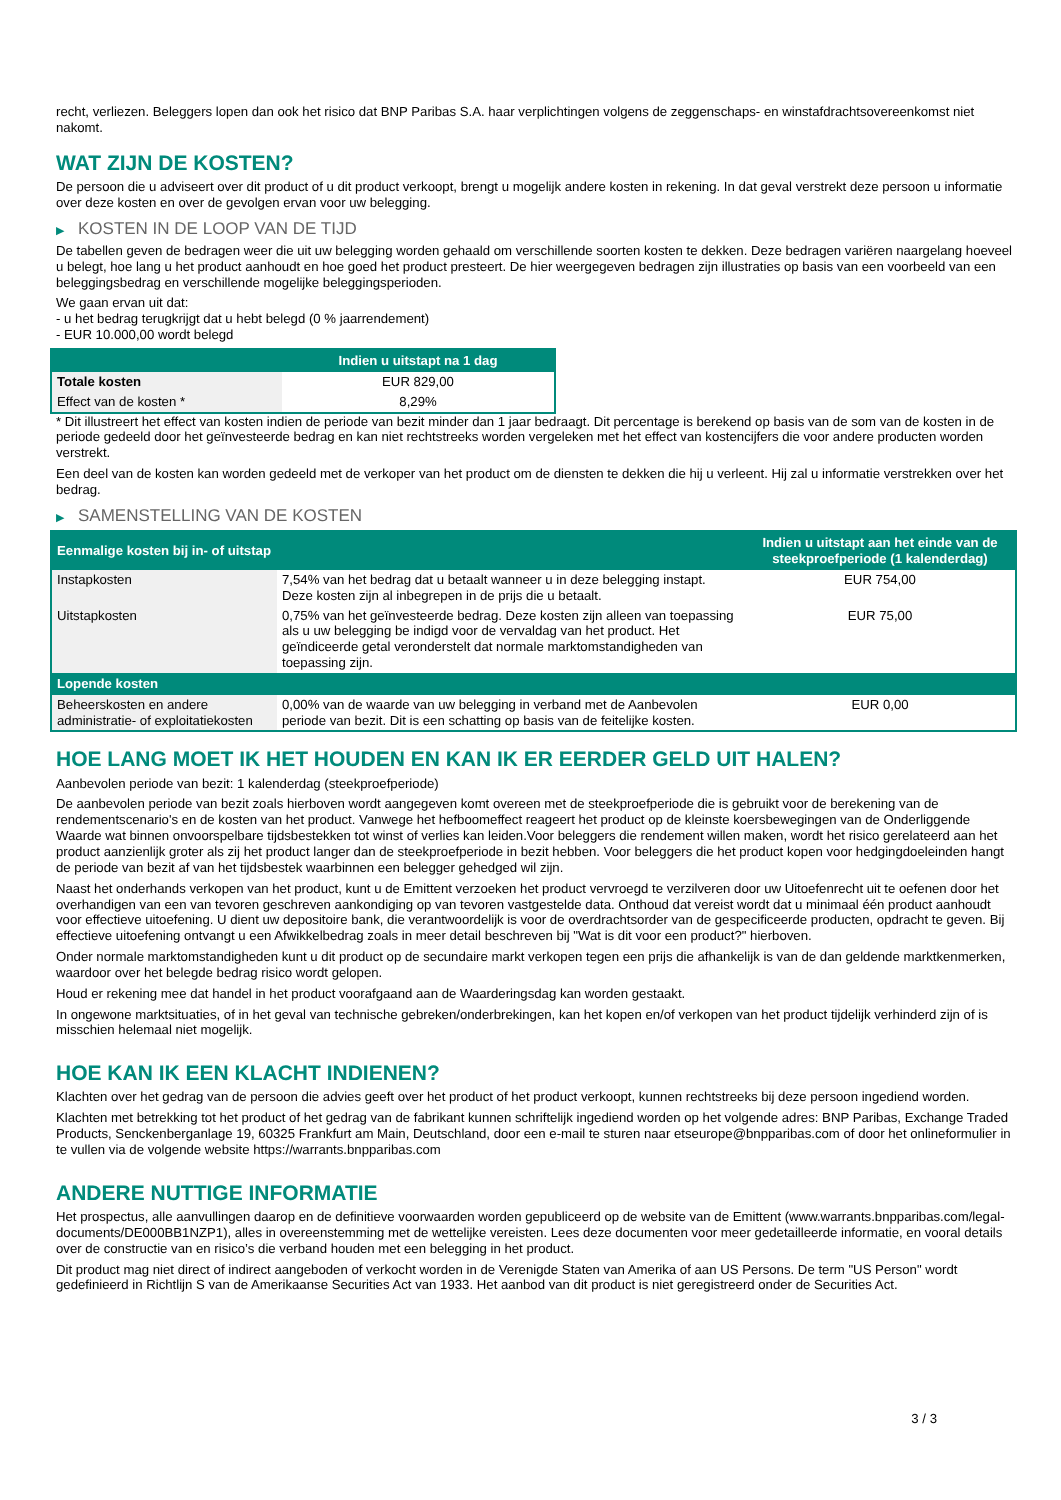recht, verliezen. Beleggers lopen dan ook het risico dat BNP Paribas S.A. haar verplichtingen volgens de zeggenschaps- en winstafdrachtsovereenkomst niet nakomt.
WAT ZIJN DE KOSTEN?
De persoon die u adviseert over dit product of u dit product verkoopt, brengt u mogelijk andere kosten in rekening. In dat geval verstrekt deze persoon u informatie over deze kosten en over de gevolgen ervan voor uw belegging.
▶ KOSTEN IN DE LOOP VAN DE TIJD
De tabellen geven de bedragen weer die uit uw belegging worden gehaald om verschillende soorten kosten te dekken. Deze bedragen variëren naargelang hoeveel u belegt, hoe lang u het product aanhoudt en hoe goed het product presteert. De hier weergegeven bedragen zijn illustraties op basis van een voorbeeld van een beleggingsbedrag en verschillende mogelijke beleggingsperioden.
We gaan ervan uit dat:
- u het bedrag terugkrijgt dat u hebt belegd (0 % jaarrendement)
- EUR 10.000,00 wordt belegd
| | Indien u uitstapt na 1 dag |
| --- | --- |
| Totale kosten | EUR 829,00 |
| Effect van de kosten * | 8,29% |
* Dit illustreert het effect van kosten indien de periode van bezit minder dan 1 jaar bedraagt. Dit percentage is berekend op basis van de som van de kosten in de periode gedeeld door het geïnvesteerde bedrag en kan niet rechtstreeks worden vergeleken met het effect van kostencijfers die voor andere producten worden verstrekt.
Een deel van de kosten kan worden gedeeld met de verkoper van het product om de diensten te dekken die hij u verleent. Hij zal u informatie verstrekken over het bedrag.
▶ SAMENSTELLING VAN DE KOSTEN
| Eenmalige kosten bij in- of uitstap | | Indien u uitstapt aan het einde van de steekproefperiode (1 kalenderdag) |
| --- | --- | --- |
| Instapkosten | 7,54% van het bedrag dat u betaalt wanneer u in deze belegging instapt. Deze kosten zijn al inbegrepen in de prijs die u betaalt. | EUR 754,00 |
| Uitstapkosten | 0,75% van het geïnvesteerde bedrag. Deze kosten zijn alleen van toepassing als u uw belegging be indigd voor de vervaldag van het product. Het geïndiceerde getal veronderstelt dat normale marktomstandigheden van toepassing zijn. | EUR 75,00 |
| Lopende kosten | | |
| Beheerskosten en andere administratie- of exploitatiekosten | 0,00% van de waarde van uw belegging in verband met de Aanbevolen periode van bezit. Dit is een schatting op basis van de feitelijke kosten. | EUR 0,00 |
HOE LANG MOET IK HET HOUDEN EN KAN IK ER EERDER GELD UIT HALEN?
Aanbevolen periode van bezit: 1 kalenderdag (steekproefperiode)
De aanbevolen periode van bezit zoals hierboven wordt aangegeven komt overeen met de steekproefperiode die is gebruikt voor de berekening van de rendementscenario's en de kosten van het product. Vanwege het hefboomeffect reageert het product op de kleinste koersbewegingen van de Onderliggende Waarde wat binnen onvoorspelbare tijdsbestekken tot winst of verlies kan leiden.Voor beleggers die rendement willen maken, wordt het risico gerelateerd aan het product aanzienlijk groter als zij het product langer dan de steekproefperiode in bezit hebben. Voor beleggers die het product kopen voor hedgingdoeleinden hangt de periode van bezit af van het tijdsbestek waarbinnen een belegger gehedged wil zijn.
Naast het onderhands verkopen van het product, kunt u de Emittent verzoeken het product vervroegd te verzilveren door uw Uitoefenrecht uit te oefenen door het overhandigen van een van tevoren geschreven aankondiging op van tevoren vastgestelde data. Onthoud dat vereist wordt dat u minimaal één product aanhoudt voor effectieve uitoefening. U dient uw depositoire bank, die verantwoordelijk is voor de overdrachtsorder van de gespecificeerde producten, opdracht te geven. Bij effectieve uitoefening ontvangt u een Afwikkelbedrag zoals in meer detail beschreven bij "Wat is dit voor een product?" hierboven.
Onder normale marktomstandigheden kunt u dit product op de secundaire markt verkopen tegen een prijs die afhankelijk is van de dan geldende marktkenmerken, waardoor over het belegde bedrag risico wordt gelopen.
Houd er rekening mee dat handel in het product voorafgaand aan de Waarderingsdag kan worden gestaakt.
In ongewone marktsituaties, of in het geval van technische gebreken/onderbrekingen, kan het kopen en/of verkopen van het product tijdelijk verhinderd zijn of is misschien helemaal niet mogelijk.
HOE KAN IK EEN KLACHT INDIENEN?
Klachten over het gedrag van de persoon die advies geeft over het product of het product verkoopt, kunnen rechtstreeks bij deze persoon ingediend worden.
Klachten met betrekking tot het product of het gedrag van de fabrikant kunnen schriftelijk ingediend worden op het volgende adres: BNP Paribas, Exchange Traded Products, Senckenberganlage 19, 60325 Frankfurt am Main, Deutschland, door een e-mail te sturen naar etseurope@bnpparibas.com of door het onlineformulier in te vullen via de volgende website https://warrants.bnpparibas.com
ANDERE NUTTIGE INFORMATIE
Het prospectus, alle aanvullingen daarop en de definitieve voorwaarden worden gepubliceerd op de website van de Emittent (www.warrants.bnpparibas.com/legal-documents/DE000BB1NZP1), alles in overeenstemming met de wettelijke vereisten. Lees deze documenten voor meer gedetailleerde informatie, en vooral details over de constructie van en risico’s die verband houden met een belegging in het product.
Dit product mag niet direct of indirect aangeboden of verkocht worden in de Verenigde Staten van Amerika of aan US Persons. De term "US Person" wordt gedefinieerd in Richtlijn S van de Amerikaanse Securities Act van 1933. Het aanbod van dit product is niet geregistreerd onder de Securities Act.
3 / 3